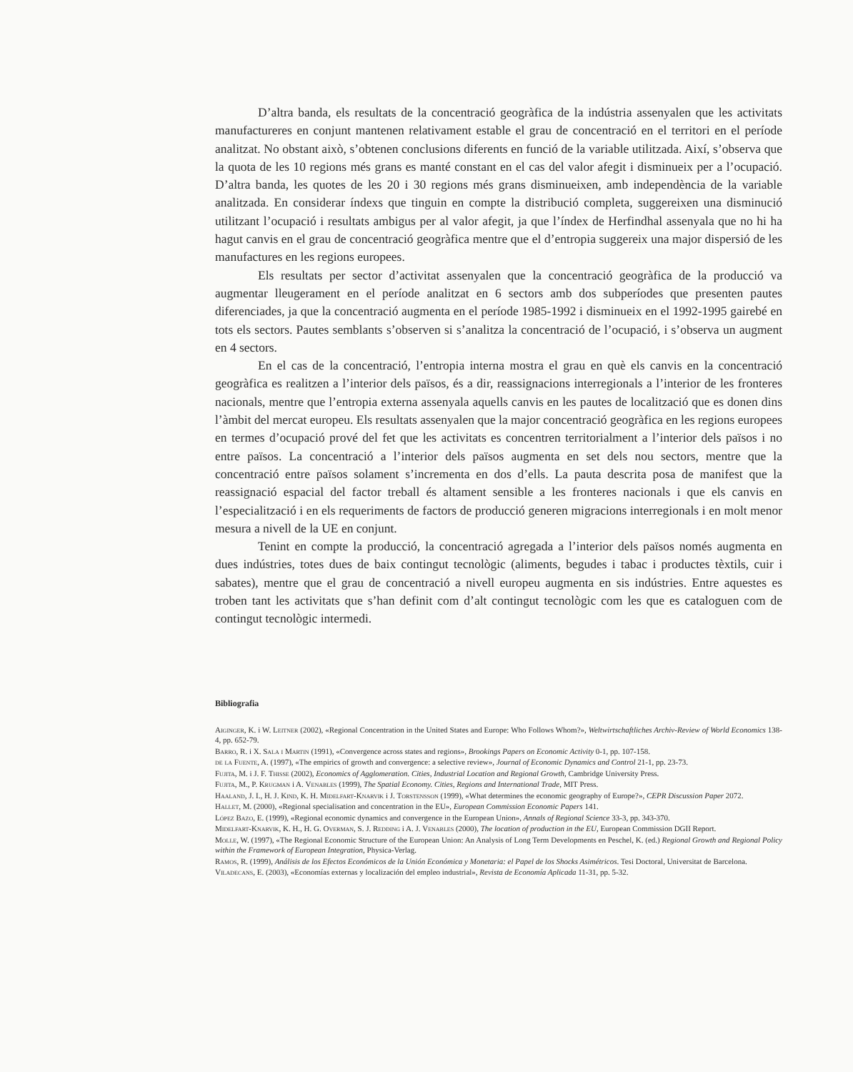D’altra banda, els resultats de la concentració geogràfica de la indústria assenyalen que les activitats manufactureres en conjunt mantenen relativament estable el grau de concentració en el territori en el període analitzat. No obstant això, s’obtenen conclusions diferents en funció de la variable utilitzada. Així, s’observa que la quota de les 10 regions més grans es manté constant en el cas del valor afegit i disminueix per a l’ocupació. D’altra banda, les quotes de les 20 i 30 regions més grans disminueixen, amb independència de la variable analitzada. En considerar índexs que tinguin en compte la distribució completa, suggereixen una disminució utilitzant l’ocupació i resultats ambigus per al valor afegit, ja que l’índex de Herfindhal assenyala que no hi ha hagut canvis en el grau de concentració geogràfica mentre que el d’entropia suggereix una major dispersió de les manufactures en les regions europees.
Els resultats per sector d’activitat assenyalen que la concentració geogràfica de la producció va augmentar lleugerament en el període analitzat en 6 sectors amb dos subperíodes que presenten pautes diferenciades, ja que la concentració augmenta en el període 1985-1992 i disminueix en el 1992-1995 gairebé en tots els sectors. Pautes semblants s’observen si s’analitza la concentració de l’ocupació, i s’observa un augment en 4 sectors.
En el cas de la concentració, l’entropia interna mostra el grau en què els canvis en la concentració geogràfica es realitzen a l’interior dels països, és a dir, reassignacions interregionals a l’interior de les fronteres nacionals, mentre que l’entropia externa assenyala aquells canvis en les pautes de localització que es donen dins l’àmbit del mercat europeu. Els resultats assenyalen que la major concentració geogràfica en les regions europees en termes d’ocupació prové del fet que les activitats es concentren territorialment a l’interior dels països i no entre països. La concentració a l’interior dels països augmenta en set dels nou sectors, mentre que la concentració entre països solament s’incrementa en dos d’ells. La pauta descrita posa de manifest que la reassignació espacial del factor treball és altament sensible a les fronteres nacionals i que els canvis en l’especialització i en els requeriments de factors de producció generen migracions interregionals i en molt menor mesura a nivell de la UE en conjunt.
Tenint en compte la producció, la concentració agregada a l’interior dels països només augmenta en dues indústries, totes dues de baix contingut tecnològic (aliments, begudes i tabac i productes tèxtils, cuir i sabates), mentre que el grau de concentració a nivell europeu augmenta en sis indústries. Entre aquestes es troben tant les activitats que s’han definit com d’alt contingut tecnològic com les que es cataloguen com de contingut tecnològic intermedi.
Bibliografia
Aiginger, K. i W. Leitner (2002), «Regional Concentration in the United States and Europe: Who Follows Whom?», Weltwirtschaftliches Archiv-Review of World Economics 138-4, pp. 652-79.
Barro, R. i X. Sala i Martin (1991), «Convergence across states and regions», Brookings Papers on Economic Activity 0-1, pp. 107-158.
de la Fuente, A. (1997), «The empirics of growth and convergence: a selective review», Journal of Economic Dynamics and Control 21-1, pp. 23-73.
Fujita, M. i J. F. Thisse (2002), Economics of Agglomeration. Cities, Industrial Location and Regional Growth, Cambridge University Press.
Fujita, M., P. Krugman i A. Venables (1999), The Spatial Economy. Cities, Regions and International Trade, MIT Press.
Haaland, J. I., H. J. Kind, K. H. Midelfart-Knarvik i J. Torstensson (1999), «What determines the economic geography of Europe?», CEPR Discussion Paper 2072.
Hallet, M. (2000), «Regional specialisation and concentration in the EU», European Commission Economic Papers 141.
López Bazo, E. (1999), «Regional economic dynamics and convergence in the European Union», Annals of Regional Science 33-3, pp. 343-370.
Midelfart-Knarvik, K. H., H. G. Overman, S. J. Redding i A. J. Venables (2000), The location of production in the EU, European Commission DGII Report.
Molle, W. (1997), «The Regional Economic Structure of the European Union: An Analysis of Long Term Developments en Peschel, K. (ed.) Regional Growth and Regional Policy within the Framework of European Integration, Physica-Verlag.
Ramos, R. (1999), Análisis de los Efectos Económicos de la Unión Económica y Monetaria: el Papel de los Shocks Asimétricos. Tesi Doctoral, Universitat de Barcelona.
Viladecans, E. (2003), «Economías externas y localización del empleo industrial», Revista de Economía Aplicada 11-31, pp. 5-32.